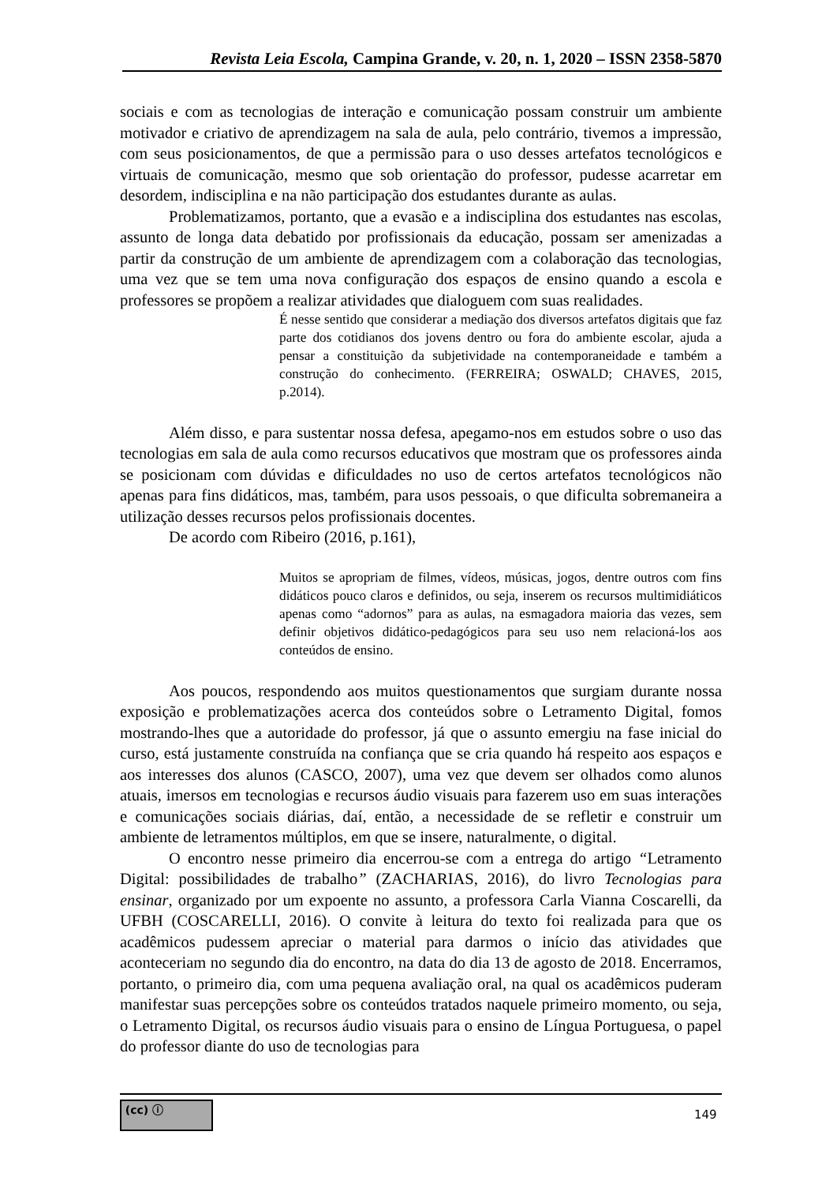Revista Leia Escola, Campina Grande, v. 20, n. 1, 2020 – ISSN 2358-5870
sociais e com as tecnologias de interação e comunicação possam construir um ambiente motivador e criativo de aprendizagem na sala de aula, pelo contrário, tivemos a impressão, com seus posicionamentos, de que a permissão para o uso desses artefatos tecnológicos e virtuais de comunicação, mesmo que sob orientação do professor, pudesse acarretar em desordem, indisciplina e na não participação dos estudantes durante as aulas.
Problematizamos, portanto, que a evasão e a indisciplina dos estudantes nas escolas, assunto de longa data debatido por profissionais da educação, possam ser amenizadas a partir da construção de um ambiente de aprendizagem com a colaboração das tecnologias, uma vez que se tem uma nova configuração dos espaços de ensino quando a escola e professores se propõem a realizar atividades que dialoguem com suas realidades.
É nesse sentido que considerar a mediação dos diversos artefatos digitais que faz parte dos cotidianos dos jovens dentro ou fora do ambiente escolar, ajuda a pensar a constituição da subjetividade na contemporaneidade e também a construção do conhecimento. (FERREIRA; OSWALD; CHAVES, 2015, p.2014).
Além disso, e para sustentar nossa defesa, apegamo-nos em estudos sobre o uso das tecnologias em sala de aula como recursos educativos que mostram que os professores ainda se posicionam com dúvidas e dificuldades no uso de certos artefatos tecnológicos não apenas para fins didáticos, mas, também, para usos pessoais, o que dificulta sobremaneira a utilização desses recursos pelos profissionais docentes.
De acordo com Ribeiro (2016, p.161),
Muitos se apropriam de filmes, vídeos, músicas, jogos, dentre outros com fins didáticos pouco claros e definidos, ou seja, inserem os recursos multimidiáticos apenas como “adornos” para as aulas, na esmagadora maioria das vezes, sem definir objetivos didático-pedagógicos para seu uso nem relacioná-los aos conteúdos de ensino.
Aos poucos, respondendo aos muitos questionamentos que surgiam durante nossa exposição e problematizações acerca dos conteúdos sobre o Letramento Digital, fomos mostrando-lhes que a autoridade do professor, já que o assunto emergiu na fase inicial do curso, está justamente construída na confiança que se cria quando há respeito aos espaços e aos interesses dos alunos (CASCO, 2007), uma vez que devem ser olhados como alunos atuais, imersos em tecnologias e recursos áudio visuais para fazerem uso em suas interações e comunicações sociais diárias, daí, então, a necessidade de se refletir e construir um ambiente de letramentos múltiplos, em que se insere, naturalmente, o digital.
O encontro nesse primeiro dia encerrou-se com a entrega do artigo “Letramento Digital: possibilidades de trabalho” (ZACHARIAS, 2016), do livro Tecnologias para ensinar, organizado por um expoente no assunto, a professora Carla Vianna Coscarelli, da UFBH (COSCARELLI, 2016). O convite à leitura do texto foi realizada para que os acadêmicos pudessem apreciar o material para darmos o início das atividades que aconteceriam no segundo dia do encontro, na data do dia 13 de agosto de 2018. Encerramos, portanto, o primeiro dia, com uma pequena avaliação oral, na qual os acadêmicos puderam manifestar suas percepções sobre os conteúdos tratados naquele primeiro momento, ou seja, o Letramento Digital, os recursos áudio visuais para o ensino de Língua Portuguesa, o papel do professor diante do uso de tecnologias para
(cc) ⓘ
149